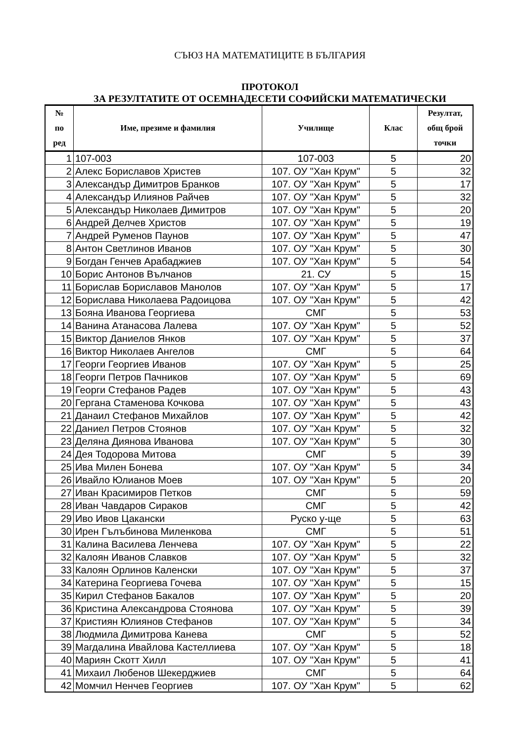СЪЮЗ НА МАТЕМАТИЦИТЕ В БЪЛГАРИЯ
ПРОТОКОЛ
ЗА РЕЗУЛТАТИТЕ ОТ ОСЕМНАДЕСЕТИ СОФИЙСКИ МАТЕМАТИЧЕСКИ
| № по ред | Име, презиме и фамилия | Училище | Клас | Резултат, общ брой точки |
| --- | --- | --- | --- | --- |
| 1 | 107-003 | 107-003 | 5 | 20 |
| 2 | Алекс Бориславов Христев | 107. ОУ "Хан Крум" | 5 | 32 |
| 3 | Александър Димитров Бранков | 107. ОУ "Хан Крум" | 5 | 17 |
| 4 | Александър Илиянов Райчев | 107. ОУ "Хан Крум" | 5 | 32 |
| 5 | Александър Николаев Димитров | 107. ОУ "Хан Крум" | 5 | 20 |
| 6 | Андрей Делчев Христов | 107. ОУ "Хан Крум" | 5 | 19 |
| 7 | Андрей Руменов Паунов | 107. ОУ "Хан Крум" | 5 | 47 |
| 8 | Антон Светлинов Иванов | 107. ОУ "Хан Крум" | 5 | 30 |
| 9 | Богдан Генчев Арабаджиев | 107. ОУ "Хан Крум" | 5 | 54 |
| 10 | Борис Антонов Вълчанов | 21. СУ | 5 | 15 |
| 11 | Борислав Бориславов Манолов | 107. ОУ "Хан Крум" | 5 | 17 |
| 12 | Борислава Николаева Радоицова | 107. ОУ "Хан Крум" | 5 | 42 |
| 13 | Бояна Иванова Георгиева | СМГ | 5 | 53 |
| 14 | Ванина Атанасова Лалева | 107. ОУ "Хан Крум" | 5 | 52 |
| 15 | Виктор Даниелов Янков | 107. ОУ "Хан Крум" | 5 | 37 |
| 16 | Виктор Николаев Ангелов | СМГ | 5 | 64 |
| 17 | Георги Георгиев Иванов | 107. ОУ "Хан Крум" | 5 | 25 |
| 18 | Георги Петров Пачников | 107. ОУ "Хан Крум" | 5 | 69 |
| 19 | Георги Стефанов Радев | 107. ОУ "Хан Крум" | 5 | 43 |
| 20 | Гергана Стаменова Кочкова | 107. ОУ "Хан Крум" | 5 | 43 |
| 21 | Данаил Стефанов Михайлов | 107. ОУ "Хан Крум" | 5 | 42 |
| 22 | Даниел Петров Стоянов | 107. ОУ "Хан Крум" | 5 | 32 |
| 23 | Деляна Диянова Иванова | 107. ОУ "Хан Крум" | 5 | 30 |
| 24 | Дея Тодорова Митова | СМГ | 5 | 39 |
| 25 | Ива Милен Бонева | 107. ОУ "Хан Крум" | 5 | 34 |
| 26 | Ивайло Юлианов Моев | 107. ОУ "Хан Крум" | 5 | 20 |
| 27 | Иван Красимиров Петков | СМГ | 5 | 59 |
| 28 | Иван Чавдаров Сираков | СМГ | 5 | 42 |
| 29 | Иво Ивов Цакански | Руско у-ще | 5 | 63 |
| 30 | Ирен Гълъбинова Миленкова | СМГ | 5 | 51 |
| 31 | Калина Василева Ленчева | 107. ОУ "Хан Крум" | 5 | 22 |
| 32 | Калоян Иванов Славков | 107. ОУ "Хан Крум" | 5 | 32 |
| 33 | Калоян Орлинов Каленски | 107. ОУ "Хан Крум" | 5 | 37 |
| 34 | Катерина Георгиева Гочева | 107. ОУ "Хан Крум" | 5 | 15 |
| 35 | Кирил Стефанов Бакалов | 107. ОУ "Хан Крум" | 5 | 20 |
| 36 | Кристина Александрова Стоянова | 107. ОУ "Хан Крум" | 5 | 39 |
| 37 | Кристиян Юлиянов Стефанов | 107. ОУ "Хан Крум" | 5 | 34 |
| 38 | Людмила Димитрова Канева | СМГ | 5 | 52 |
| 39 | Магдалина Ивайлова Кастеллиева | 107. ОУ "Хан Крум" | 5 | 18 |
| 40 | Мариян Скотт Хилл | 107. ОУ "Хан Крум" | 5 | 41 |
| 41 | Михаил Любенов Шекерджиев | СМГ | 5 | 64 |
| 42 | Момчил Ненчев Георгиев | 107. ОУ "Хан Крум" | 5 | 62 |